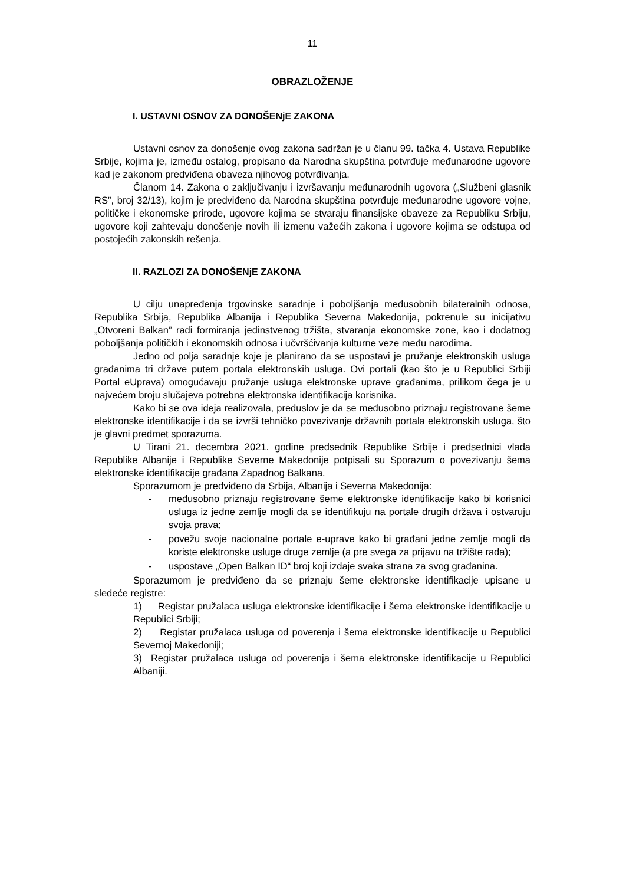11
OBRAZLOŽENJE
I. USTAVNI OSNOV ZA DONOŠENjE ZAKONA
Ustavni osnov za donošenje ovog zakona sadržan je u članu 99. tačka 4. Ustava Republike Srbije, kojima je, između ostalog, propisano da Narodna skupština potvrđuje međunarodne ugovore kad je zakonom predviđena obaveza njihovog potvrđivanja.
Članom 14. Zakona o zaključivanju i izvršavanju međunarodnih ugovora („Službeni glasnik RS”, broj 32/13), kojim je predviđeno da Narodna skupština potvrđuje međunarodne ugovore vojne, političke i ekonomske prirode, ugovore kojima se stvaraju finansijske obaveze za Republiku Srbiju, ugovore koji zahtevaju donošenje novih ili izmenu važećih zakona i ugovore kojima se odstupa od postojećih zakonskih rešenja.
II. RAZLOZI ZA DONOŠENjE ZAKONA
U cilju unapređenja trgovinske saradnje i poboljšanja međusobnih bilateralnih odnosa, Republika Srbija, Republika Albanija i Republika Severna Makedonija, pokrenule su inicijativu „Otvoreni Balkan” radi formiranja jedinstvenog tržišta, stvaranja ekonomske zone, kao i dodatnog poboljšanja političkih i ekonomskih odnosa i učvršćivanja kulturne veze među narodima.
Jedno od polja saradnje koje je planirano da se uspostavi je pružanje elektronskih usluga građanima tri države putem portala elektronskih usluga. Ovi portali (kao što je u Republici Srbiji Portal eUprava) omogućavaju pružanje usluga elektronske uprave građanima, prilikom čega je u najvećem broju slučajeva potrebna elektronska identifikacija korisnika.
Kako bi se ova ideja realizovala, preduslov je da se međusobno priznaju registrovane šeme elektronske identifikacije i da se izvrši tehničko povezivanje državnih portala elektronskih usluga, što je glavni predmet sporazuma.
U Tirani 21. decembra 2021. godine predsednik Republike Srbije i predsednici vlada Republike Albanije i Republike Severne Makedonije potpisali su Sporazum o povezivanju šema elektronske identifikacije građana Zapadnog Balkana.
Sporazumom je predviđeno da Srbija, Albanija i Severna Makedonija:
- međusobno priznaju registrovane šeme elektronske identifikacije kako bi korisnici usluga iz jedne zemlje mogli da se identifikuju na portale drugih država i ostvaruju svoja prava;
- povežu svoje nacionalne portale e-uprave kako bi građani jedne zemlje mogli da koriste elektronske usluge druge zemlje (a pre svega za prijavu na tržište rada);
- uspostave „Open Balkan ID“ broj koji izdaje svaka strana za svog građanina.
Sporazumom je predviđeno da se priznaju šeme elektronske identifikacije upisane u sledeće registre:
1) Registar pružalaca usluga elektronske identifikacije i šema elektronske identifikacije u Republici Srbiji;
2) Registar pružalaca usluga od poverenja i šema elektronske identifikacije u Republici Severnoj Makedoniji;
3) Registar pružalaca usluga od poverenja i šema elektronske identifikacije u Republici Albaniji.